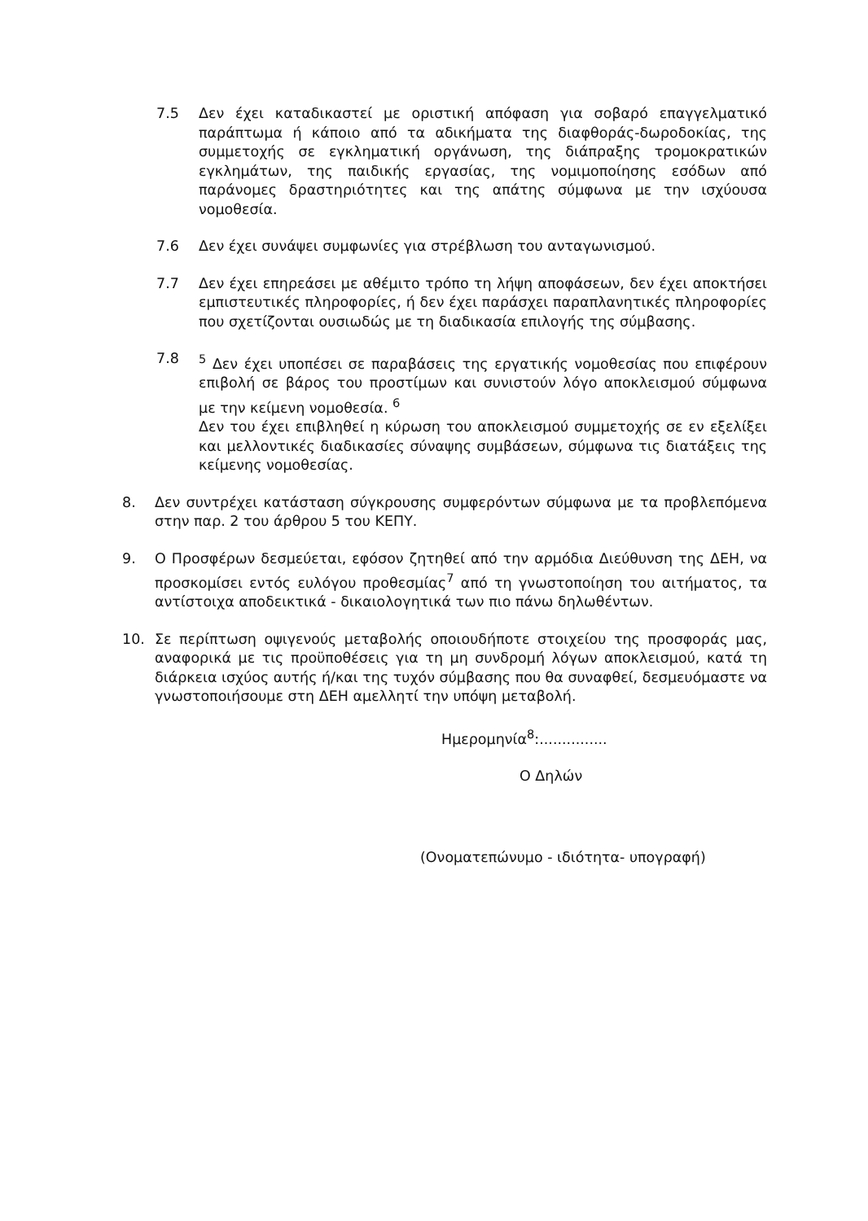7.5 Δεν έχει καταδικαστεί με οριστική απόφαση για σοβαρό επαγγελματικό παράπτωμα ή κάποιο από τα αδικήματα της διαφθοράς-δωροδοκίας, της συμμετοχής σε εγκληματική οργάνωση, της διάπραξης τρομοκρατικών εγκλημάτων, της παιδικής εργασίας, της νομιμοποίησης εσόδων από παράνομες δραστηριότητες και της απάτης σύμφωνα με την ισχύουσα νομοθεσία.
7.6 Δεν έχει συνάψει συμφωνίες για στρέβλωση του ανταγωνισμού.
7.7 Δεν έχει επηρεάσει με αθέμιτο τρόπο τη λήψη αποφάσεων, δεν έχει αποκτήσει εμπιστευτικές πληροφορίες, ή δεν έχει παράσχει παραπλανητικές πληροφορίες που σχετίζονται ουσιωδώς με τη διαδικασία επιλογής της σύμβασης.
7.8 <sup>5</sup> Δεν έχει υποπέσει σε παραβάσεις της εργατικής νομοθεσίας που επιφέρουν επιβολή σε βάρος του προστίμων και συνιστούν λόγο αποκλεισμού σύμφωνα με την κείμενη νομοθεσία. <sup>6</sup>
Δεν του έχει επιβληθεί η κύρωση του αποκλεισμού συμμετοχής σε εν εξελίξει και μελλοντικές διαδικασίες σύναψης συμβάσεων, σύμφωνα τις διατάξεις της κείμενης νομοθεσίας.
8. Δεν συντρέχει κατάσταση σύγκρουσης συμφερόντων σύμφωνα με τα προβλεπόμενα στην παρ. 2 του άρθρου 5 του ΚΕΠΥ.
9. Ο Προσφέρων δεσμεύεται, εφόσον ζητηθεί από την αρμόδια Διεύθυνση της ΔΕΗ, να προσκομίσει εντός ευλόγου προθεσμίας<sup>7</sup> από τη γνωστοποίηση του αιτήματος, τα αντίστοιχα αποδεικτικά - δικαιολογητικά των πιο πάνω δηλωθέντων.
10. Σε περίπτωση οψιγενούς μεταβολής οποιουδήποτε στοιχείου της προσφοράς μας, αναφορικά με τις προϋποθέσεις για τη μη συνδρομή λόγων αποκλεισμού, κατά τη διάρκεια ισχύος αυτής ή/και της τυχόν σύμβασης που θα συναφθεί, δεσμευόμαστε να γνωστοποιήσουμε στη ΔΕΗ αμελλητί την υπόψη μεταβολή.
Ημερομηνία<sup>8</sup>:...............
Ο Δηλών
(Ονοματεπώνυμο - ιδιότητα- υπογραφή)